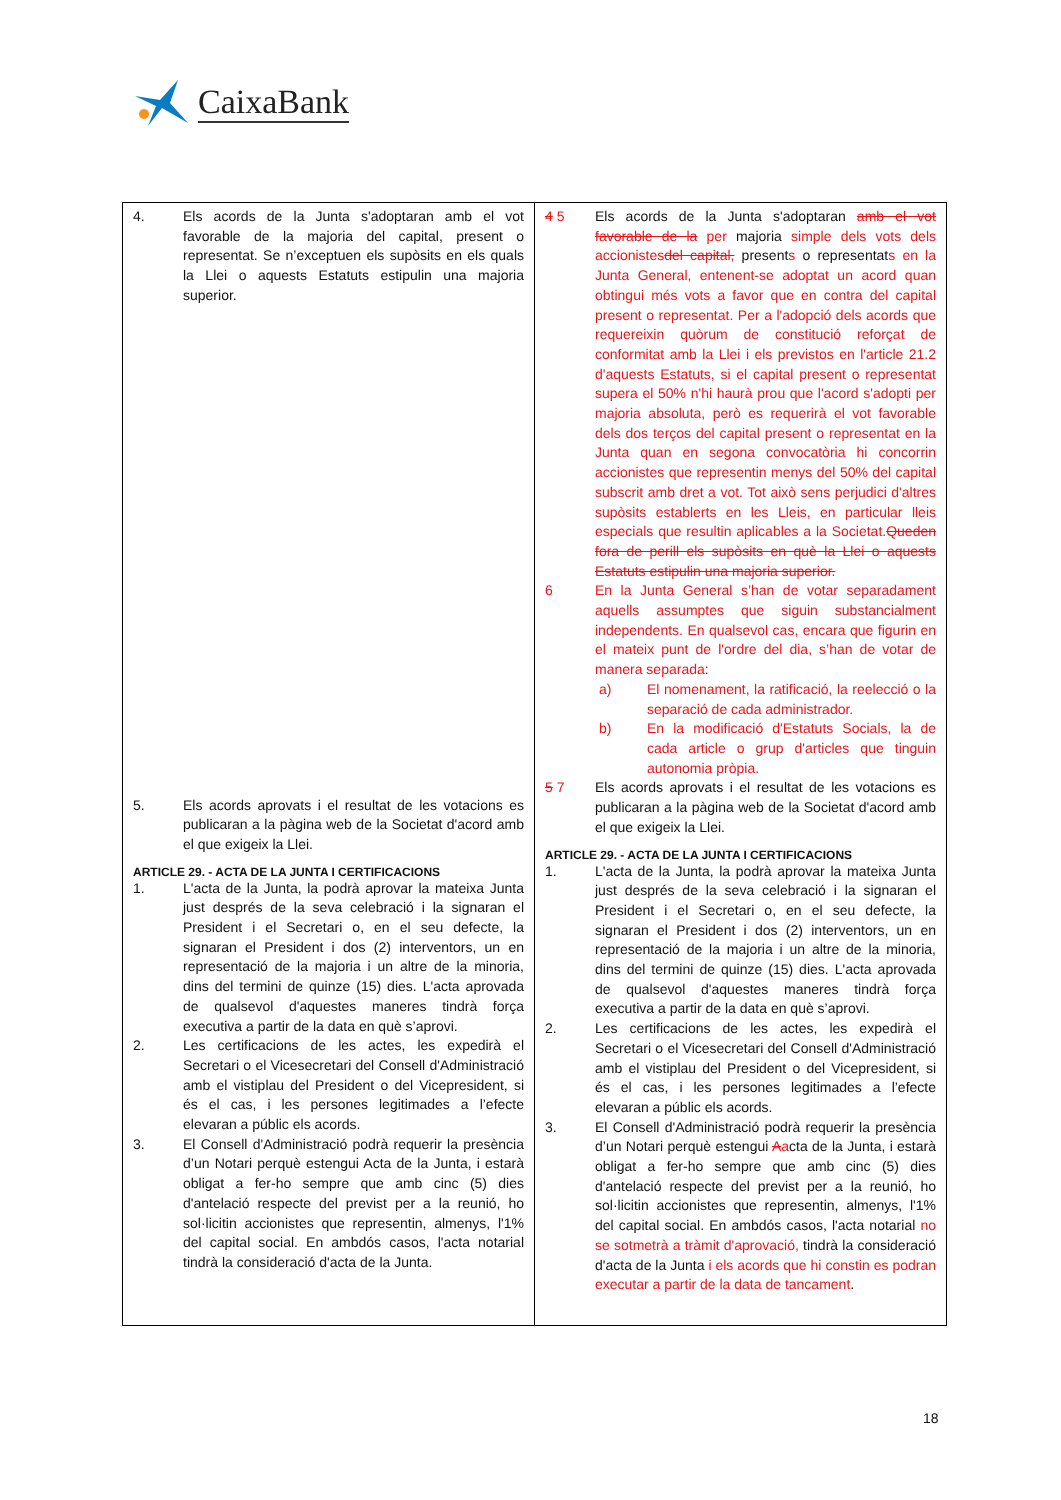CaixaBank
| 4. Els acords de la Junta s'adoptaran amb el vot favorable de la majoria del capital, present o representat. Se n’exceptuen els supòsits en els quals la Llei o aquests Estatuts estipulin una majoria superior. 5. Els acords aprovats i el resultat de les votacions es publicaran a la pàgina web de la Societat d'acord amb el que exigeix la Llei. ARTICLE 29. - ACTA DE LA JUNTA I CERTIFICACIONS 1. L'acta de la Junta, la podrà aprovar la mateixa Junta just després de la seva celebració i la signaran el President i el Secretari o, en el seu defecte, la signaran el President i dos (2) interventors, un en representació de la majoria i un altre de la minoria, dins del termini de quinze (15) dies. L'acta aprovada de qualsevol d'aquestes maneres tindrà força executiva a partir de la data en què s’aprovi. 2. Les certificacions de les actes, les expedirà el Secretari o el Vicesecretari del Consell d'Administració amb el vistiplau del President o del Vicepresident, si és el cas, i les persones legitimades a l’efecte elevaran a públic els acords. 3. El Consell d'Administració podrà requerir la presència d’un Notari perquè estengui Acta de la Junta, i estarà obligat a fer-ho sempre que amb cinc (5) dies d'antelació respecte del previst per a la reunió, ho sol·licitin accionistes que representin, almenys, l'1% del capital social. En ambdós casos, l'acta notarial tindrà la consideració d'acta de la Junta. | 4 5 Els acords de la Junta s'adoptaran amb el vot favorable de la per majoria simple dels vots dels accionistes del capital, present s o representat s en la Junta General, entenent-se adoptat un acord quan obtingui més vots a favor que en contra del capital present o representat. Per a l'adopció dels acords que requereixin quòrum de constitució reforçat de conformitat amb la Llei i els previstos en l'article 21.2 d'aquests Estatuts, si el capital present o representat supera el 50% n'hi haurà prou que l'acord s'adopti per majoria absoluta, però es requerirà el vot favorable dels dos terços del capital present o representat en la Junta quan en segona convocatòria hi concorrin accionistes que representin menys del 50% del capital subscrit amb dret a vot. Tot això sens perjudici d'altres supòsits establerts en les Lleis, en particular lleis especials que resultin aplicables a la Societat. Queden fora de perill els supòsits en què la Llei o aquests Estatuts estipulin una majoria superior. 6 En la Junta General s’han de votar separadament aquells assumptes que siguin substancialment independents. En qualsevol cas, encara que figurin en el mateix punt de l'ordre del dia, s’han de votar de manera separada: a) El nomenament, la ratificació, la reelecció o la separació de cada administrador. b) En la modificació d'Estatuts Socials, la de cada article o grup d'articles que tinguin autonomia pròpia. 5 7 Els acords aprovats i el resultat de les votacions es publicaran a la pàgina web de la Societat d'acord amb el que exigeix la Llei. ARTICLE 29. - ACTA DE LA JUNTA I CERTIFICACIONS 1. L'acta de la Junta, la podrà aprovar la mateixa Junta just després de la seva celebració i la signaran el President i el Secretari o, en el seu defecte, la signaran el President i dos (2) interventors, un en representació de la majoria i un altre de la minoria, dins del termini de quinze (15) dies. L'acta aprovada de qualsevol d'aquestes maneres tindrà força executiva a partir de la data en què s’aprovi. 2. Les certificacions de les actes, les expedirà el Secretari o el Vicesecretari del Consell d'Administració amb el vistiplau del President o del Vicepresident, si és el cas, i les persones legitimades a l’efecte elevaran a públic els acords. 3. El Consell d'Administració podrà requerir la presència d’un Notari perquè estengui A a cta de la Junta, i estarà obligat a fer-ho sempre que amb cinc (5) dies d'antelació respecte del previst per a la reunió, ho sol·licitin accionistes que representin, almenys, l'1% del capital social. En ambdós casos, l'acta notarial no se sotmetrà a tràmit d'aprovació, tindrà la consideració d'acta de la Junta i els acords que hi constin es podran executar a partir de la data de tancament . |
18